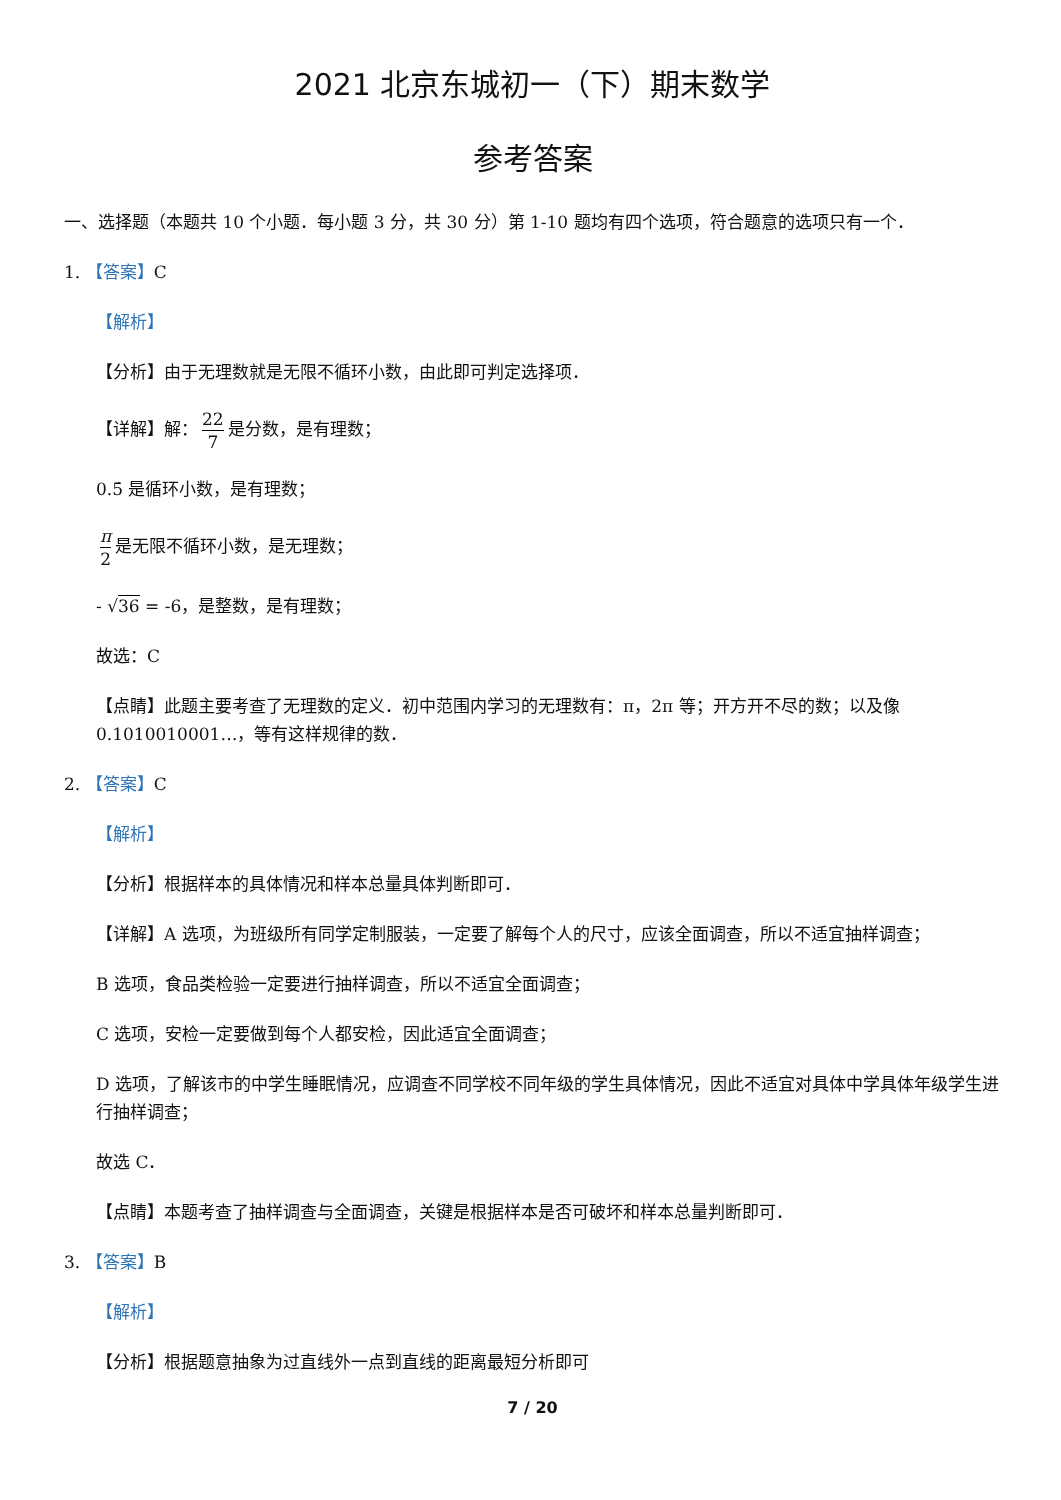2021 北京东城初一（下）期末数学
参考答案
一、选择题（本题共 10 个小题．每小题 3 分，共 30 分）第 1-10 题均有四个选项，符合题意的选项只有一个．
1. 【答案】C
【解析】
【分析】由于无理数就是无限不循环小数，由此即可判定选择项．
【详解】解： 22 7 是分数，是有理数；
0.5̇ 是循环小数，是有理数；
π 2 是无限不循环小数，是无理数；
- √36 = -6，是整数，是有理数；
故选：C
【点睛】此题主要考查了无理数的定义．初中范围内学习的无理数有：π，2π 等；开方开不尽的数；以及像 0.1010010001…，等有这样规律的数．
2. 【答案】C
【解析】
【分析】根据样本的具体情况和样本总量具体判断即可．
【详解】A 选项，为班级所有同学定制服装，一定要了解每个人的尺寸，应该全面调查，所以不适宜抽样调查；
B 选项，食品类检验一定要进行抽样调查，所以不适宜全面调查；
C 选项，安检一定要做到每个人都安检，因此适宜全面调查；
D 选项，了解该市的中学生睡眠情况，应调查不同学校不同年级的学生具体情况，因此不适宜对具体中学具体年级学生进行抽样调查；
故选 C．
【点睛】本题考查了抽样调查与全面调查，关键是根据样本是否可破坏和样本总量判断即可．
3. 【答案】B
【解析】
【分析】根据题意抽象为过直线外一点到直线的距离最短分析即可
7 / 20